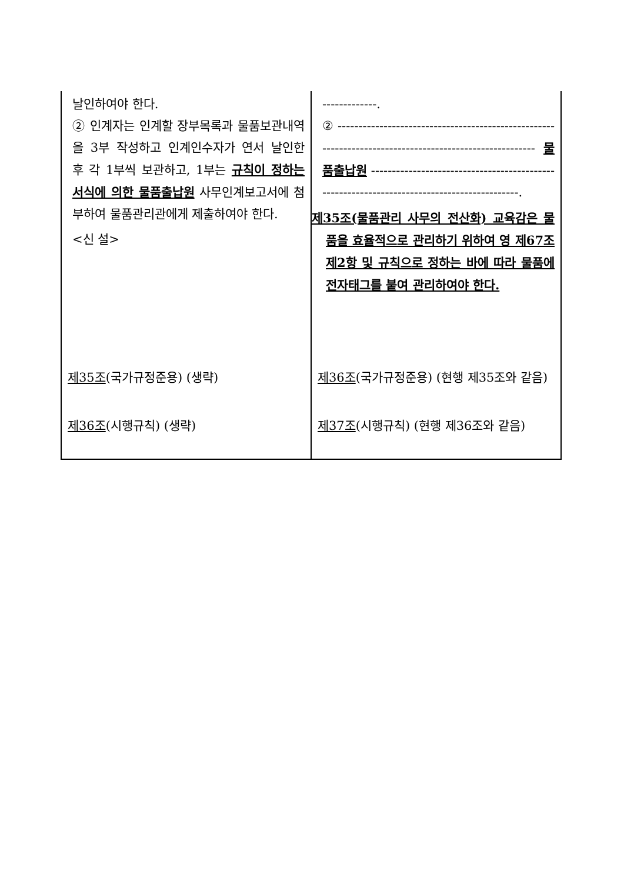| 날인하여야 한다. ② 인계자는 인계할 장부목록과 물품보관내역을 3부 작성하고 인계인수자가 연서 날인한 후 각 1부씩 보관하고, 1부는 규칙이 정하는 서식에 의한 물품출납원 사무인계보고서에 첨부하여 물품관리관에게 제출하여야 한다. <신 설> | -------------. ② ------------------------------------------------------------------------------------------------------- 물품출납원 -------------------------------------------------------------------------------------------. 제35조(물품관리 사무의 전산화) 교육감은 물품을 효율적으로 관리하기 위하여 영 제67조제2항 및 규칙으로 정하는 바에 따라 물품에 전자태그를 붙여 관리하여야 한다. |
| 제35조 (국가규정준용) (생략) | 제36조 (국가규정준용) (현행 제35조와 같음) |
| 제36조 (시행규칙) (생략) | 제37조 (시행규칙) (현행 제36조와 같음) |